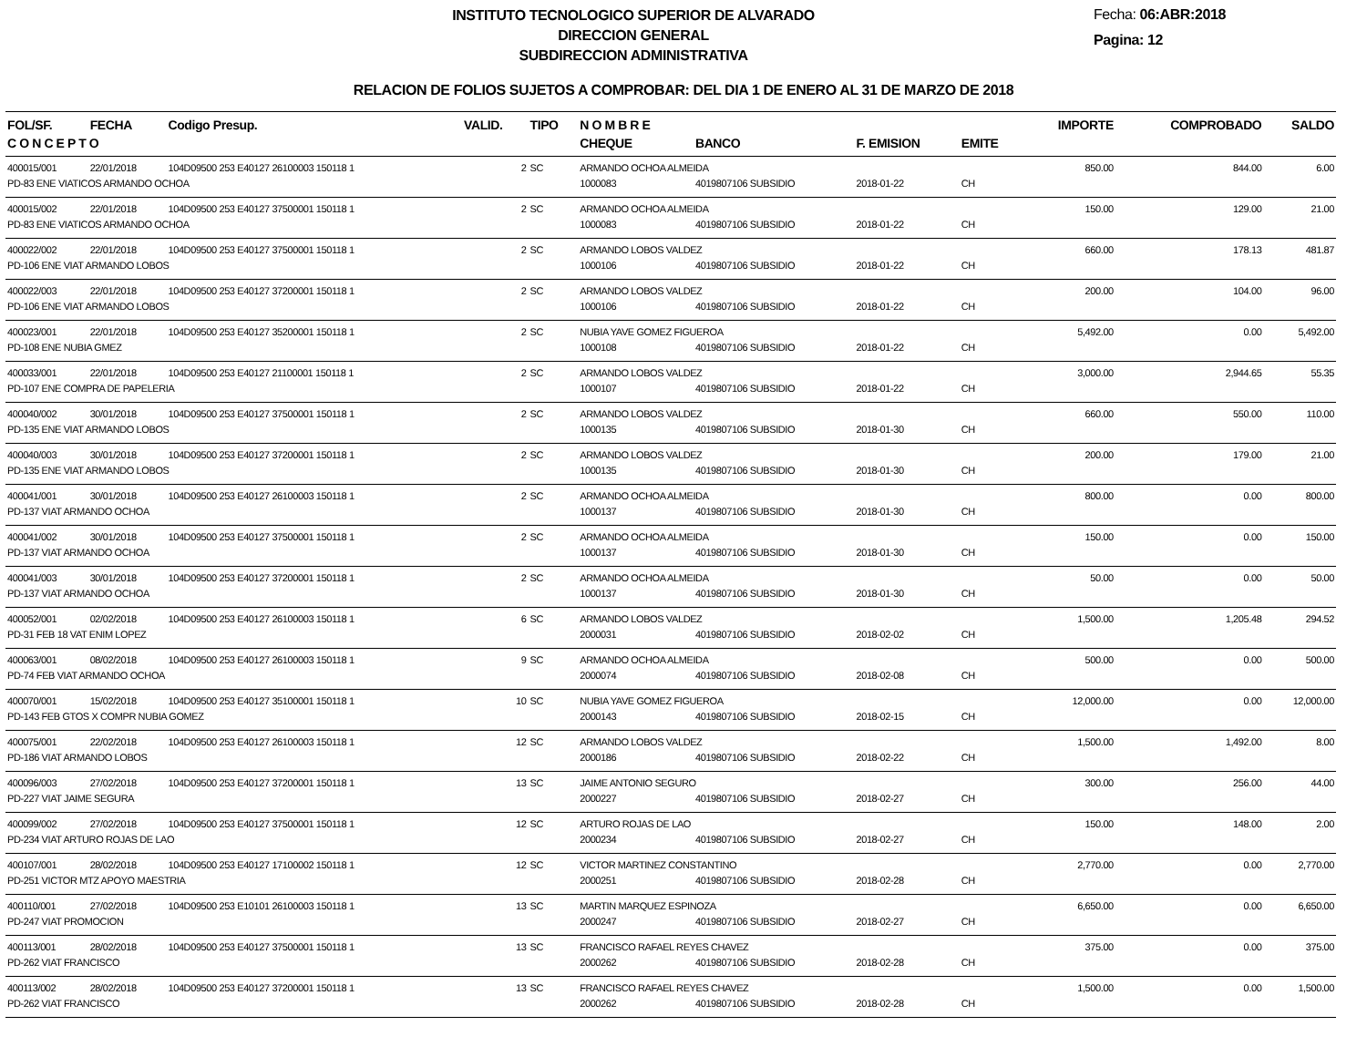INSTITUTO TECNOLOGICO SUPERIOR DE ALVARADO
DIRECCION GENERAL
SUBDIRECCION ADMINISTRATIVA
Fecha: 06:ABR:2018
Pagina: 12
RELACION DE FOLIOS SUJETOS A COMPROBAR: DEL DIA 1 DE ENERO AL 31 DE MARZO DE 2018
| FOL/SF. | FECHA | Codigo Presup. | VALID. | TIPO | N O M B R E | | | | IMPORTE | COMPROBADO | SALDO |
| --- | --- | --- | --- | --- | --- | --- | --- | --- | --- | --- | --- |
| C O N C E P T O | | | | | CHEQUE | BANCO | F. EMISION | EMITE | | | |
| 400015/001 | 22/01/2018 | 104D09500 253 E40127 26100003 150118 1 | 2 | SC | ARMANDO OCHOA ALMEIDA | | | | 850.00 | 844.00 | 6.00 |
| PD-83 ENE VIATICOS ARMANDO OCHOA | | | | | 1000083 | 4019807106 SUBSIDIO | 2018-01-22 | CH | | | |
| 400015/002 | 22/01/2018 | 104D09500 253 E40127 37500001 150118 1 | 2 | SC | ARMANDO OCHOA ALMEIDA | | | | 150.00 | 129.00 | 21.00 |
| PD-83 ENE VIATICOS ARMANDO OCHOA | | | | | 1000083 | 4019807106 SUBSIDIO | 2018-01-22 | CH | | | |
| 400022/002 | 22/01/2018 | 104D09500 253 E40127 37500001 150118 1 | 2 | SC | ARMANDO LOBOS VALDEZ | | | | 660.00 | 178.13 | 481.87 |
| PD-106 ENE VIAT ARMANDO LOBOS | | | | | 1000106 | 4019807106 SUBSIDIO | 2018-01-22 | CH | | | |
| 400022/003 | 22/01/2018 | 104D09500 253 E40127 37200001 150118 1 | 2 | SC | ARMANDO LOBOS VALDEZ | | | | 200.00 | 104.00 | 96.00 |
| PD-106 ENE VIAT ARMANDO LOBOS | | | | | 1000106 | 4019807106 SUBSIDIO | 2018-01-22 | CH | | | |
| 400023/001 | 22/01/2018 | 104D09500 253 E40127 35200001 150118 1 | 2 | SC | NUBIA YAVE GOMEZ FIGUEROA | | | | 5,492.00 | 0.00 | 5,492.00 |
| PD-108 ENE NUBIA GMEZ | | | | | 1000108 | 4019807106 SUBSIDIO | 2018-01-22 | CH | | | |
| 400033/001 | 22/01/2018 | 104D09500 253 E40127 21100001 150118 1 | 2 | SC | ARMANDO LOBOS VALDEZ | | | | 3,000.00 | 2,944.65 | 55.35 |
| PD-107 ENE COMPRA DE PAPELERIA | | | | | 1000107 | 4019807106 SUBSIDIO | 2018-01-22 | CH | | | |
| 400040/002 | 30/01/2018 | 104D09500 253 E40127 37500001 150118 1 | 2 | SC | ARMANDO LOBOS VALDEZ | | | | 660.00 | 550.00 | 110.00 |
| PD-135 ENE VIAT ARMANDO LOBOS | | | | | 1000135 | 4019807106 SUBSIDIO | 2018-01-30 | CH | | | |
| 400040/003 | 30/01/2018 | 104D09500 253 E40127 37200001 150118 1 | 2 | SC | ARMANDO LOBOS VALDEZ | | | | 200.00 | 179.00 | 21.00 |
| PD-135 ENE VIAT ARMANDO LOBOS | | | | | 1000135 | 4019807106 SUBSIDIO | 2018-01-30 | CH | | | |
| 400041/001 | 30/01/2018 | 104D09500 253 E40127 26100003 150118 1 | 2 | SC | ARMANDO OCHOA ALMEIDA | | | | 800.00 | 0.00 | 800.00 |
| PD-137 VIAT ARMANDO OCHOA | | | | | 1000137 | 4019807106 SUBSIDIO | 2018-01-30 | CH | | | |
| 400041/002 | 30/01/2018 | 104D09500 253 E40127 37500001 150118 1 | 2 | SC | ARMANDO OCHOA ALMEIDA | | | | 150.00 | 0.00 | 150.00 |
| PD-137 VIAT ARMANDO OCHOA | | | | | 1000137 | 4019807106 SUBSIDIO | 2018-01-30 | CH | | | |
| 400041/003 | 30/01/2018 | 104D09500 253 E40127 37200001 150118 1 | 2 | SC | ARMANDO OCHOA ALMEIDA | | | | 50.00 | 0.00 | 50.00 |
| PD-137 VIAT ARMANDO OCHOA | | | | | 1000137 | 4019807106 SUBSIDIO | 2018-01-30 | CH | | | |
| 400052/001 | 02/02/2018 | 104D09500 253 E40127 26100003 150118 1 | 6 | SC | ARMANDO LOBOS VALDEZ | | | | 1,500.00 | 1,205.48 | 294.52 |
| PD-31 FEB 18 VAT ENIM LOPEZ | | | | | 2000031 | 4019807106 SUBSIDIO | 2018-02-02 | CH | | | |
| 400063/001 | 08/02/2018 | 104D09500 253 E40127 26100003 150118 1 | 9 | SC | ARMANDO OCHOA ALMEIDA | | | | 500.00 | 0.00 | 500.00 |
| PD-74 FEB VIAT ARMANDO OCHOA | | | | | 2000074 | 4019807106 SUBSIDIO | 2018-02-08 | CH | | | |
| 400070/001 | 15/02/2018 | 104D09500 253 E40127 35100001 150118 1 | 10 | SC | NUBIA YAVE GOMEZ FIGUEROA | | | | 12,000.00 | 0.00 | 12,000.00 |
| PD-143 FEB GTOS X COMPR NUBIA GOMEZ | | | | | 2000143 | 4019807106 SUBSIDIO | 2018-02-15 | CH | | | |
| 400075/001 | 22/02/2018 | 104D09500 253 E40127 26100003 150118 1 | 12 | SC | ARMANDO LOBOS VALDEZ | | | | 1,500.00 | 1,492.00 | 8.00 |
| PD-186 VIAT ARMANDO LOBOS | | | | | 2000186 | 4019807106 SUBSIDIO | 2018-02-22 | CH | | | |
| 400096/003 | 27/02/2018 | 104D09500 253 E40127 37200001 150118 1 | 13 | SC | JAIME ANTONIO SEGURO | | | | 300.00 | 256.00 | 44.00 |
| PD-227 VIAT JAIME SEGURA | | | | | 2000227 | 4019807106 SUBSIDIO | 2018-02-27 | CH | | | |
| 400099/002 | 27/02/2018 | 104D09500 253 E40127 37500001 150118 1 | 12 | SC | ARTURO ROJAS DE LAO | | | | 150.00 | 148.00 | 2.00 |
| PD-234 VIAT ARTURO ROJAS DE LAO | | | | | 2000234 | 4019807106 SUBSIDIO | 2018-02-27 | CH | | | |
| 400107/001 | 28/02/2018 | 104D09500 253 E40127 17100002 150118 1 | 12 | SC | VICTOR MARTINEZ CONSTANTINO | | | | 2,770.00 | 0.00 | 2,770.00 |
| PD-251 VICTOR MTZ APOYO MAESTRIA | | | | | 2000251 | 4019807106 SUBSIDIO | 2018-02-28 | CH | | | |
| 400110/001 | 27/02/2018 | 104D09500 253 E10101 26100003 150118 1 | 13 | SC | MARTIN MARQUEZ ESPINOZA | | | | 6,650.00 | 0.00 | 6,650.00 |
| PD-247 VIAT PROMOCION | | | | | 2000247 | 4019807106 SUBSIDIO | 2018-02-27 | CH | | | |
| 400113/001 | 28/02/2018 | 104D09500 253 E40127 37500001 150118 1 | 13 | SC | FRANCISCO RAFAEL REYES CHAVEZ | | | | 375.00 | 0.00 | 375.00 |
| PD-262 VIAT FRANCISCO | | | | | 2000262 | 4019807106 SUBSIDIO | 2018-02-28 | CH | | | |
| 400113/002 | 28/02/2018 | 104D09500 253 E40127 37200001 150118 1 | 13 | SC | FRANCISCO RAFAEL REYES CHAVEZ | | | | 1,500.00 | 0.00 | 1,500.00 |
| PD-262 VIAT FRANCISCO | | | | | 2000262 | 4019807106 SUBSIDIO | 2018-02-28 | CH | | | |